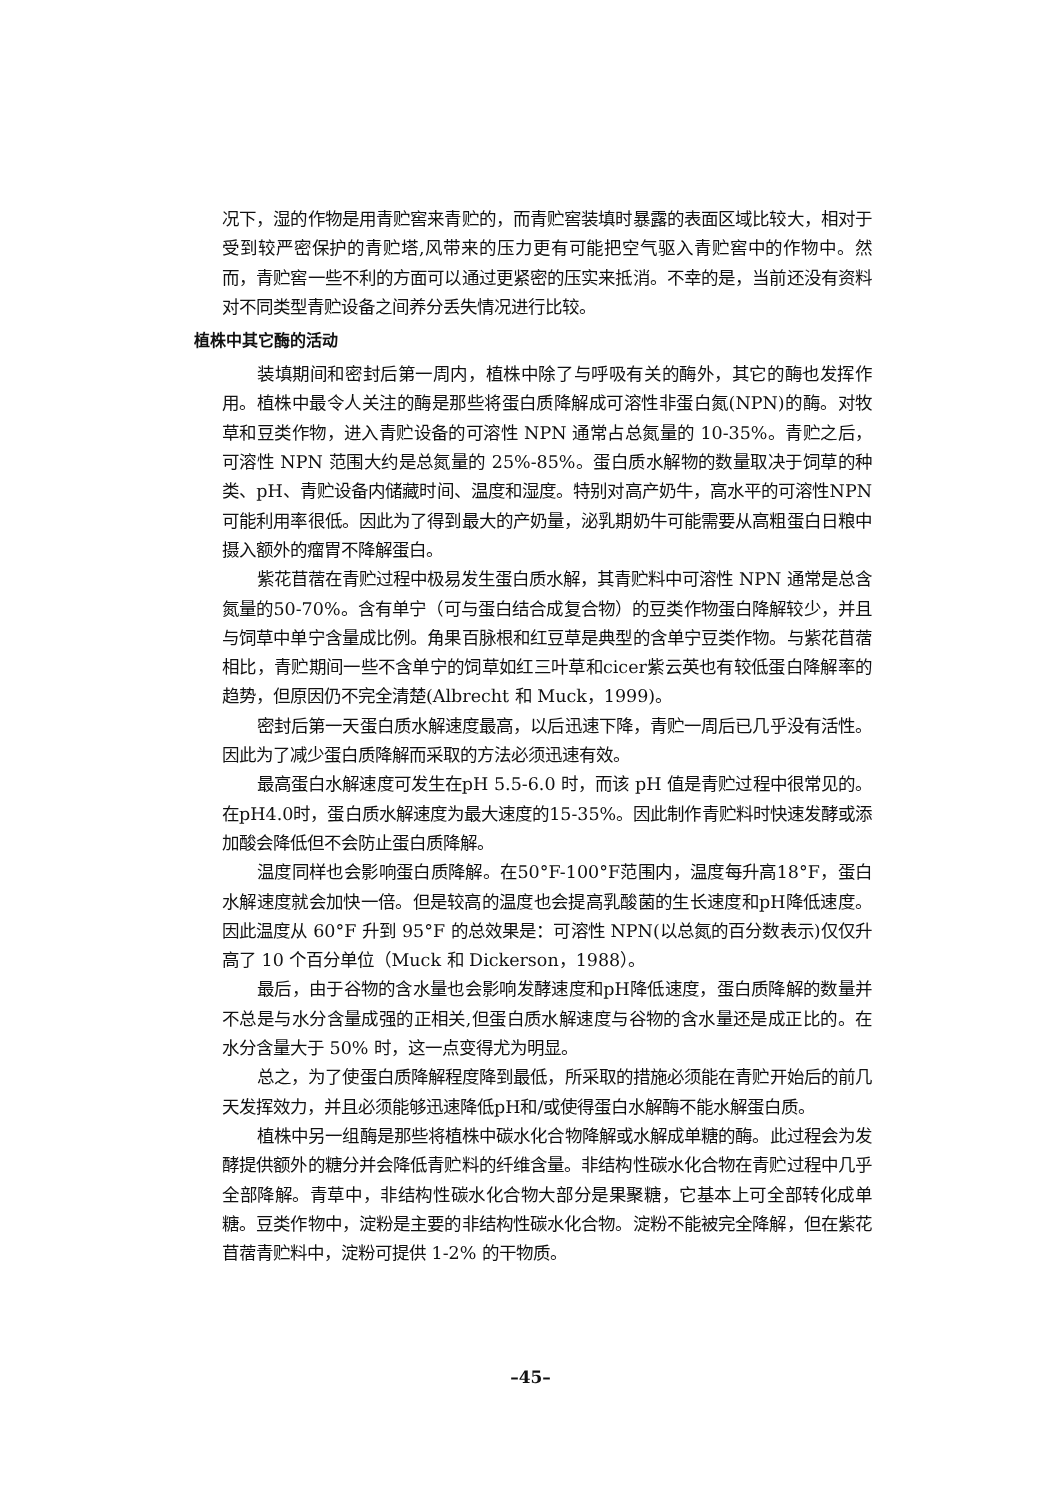况下，湿的作物是用青贮窖来青贮的，而青贮窖装填时暴露的表面区域比较大，相对于受到较严密保护的青贮塔,风带来的压力更有可能把空气驱入青贮窖中的作物中。然而，青贮窖一些不利的方面可以通过更紧密的压实来抵消。不幸的是，当前还没有资料对不同类型青贮设备之间养分丢失情况进行比较。
植株中其它酶的活动
装填期间和密封后第一周内，植株中除了与呼吸有关的酶外，其它的酶也发挥作用。植株中最令人关注的酶是那些将蛋白质降解成可溶性非蛋白氮(NPN)的酶。对牧草和豆类作物，进入青贮设备的可溶性 NPN 通常占总氮量的 10-35%。青贮之后，可溶性 NPN 范围大约是总氮量的 25%-85%。蛋白质水解物的数量取决于饲草的种类、pH、青贮设备内储藏时间、温度和湿度。特别对高产奶牛，高水平的可溶性NPN可能利用率很低。因此为了得到最大的产奶量，泌乳期奶牛可能需要从高粗蛋白日粮中摄入额外的瘤胃不降解蛋白。
紫花苜蓿在青贮过程中极易发生蛋白质水解，其青贮料中可溶性 NPN 通常是总含氮量的50-70%。含有单宁（可与蛋白结合成复合物）的豆类作物蛋白降解较少，并且与饲草中单宁含量成比例。角果百脉根和红豆草是典型的含单宁豆类作物。与紫花苜蓿相比，青贮期间一些不含单宁的饲草如红三叶草和cicer紫云英也有较低蛋白降解率的趋势，但原因仍不完全清楚(Albrecht 和 Muck，1999)。
密封后第一天蛋白质水解速度最高，以后迅速下降，青贮一周后已几乎没有活性。因此为了减少蛋白质降解而采取的方法必须迅速有效。
最高蛋白水解速度可发生在pH 5.5-6.0 时，而该 pH 值是青贮过程中很常见的。在pH4.0时，蛋白质水解速度为最大速度的15-35%。因此制作青贮料时快速发酵或添加酸会降低但不会防止蛋白质降解。
温度同样也会影响蛋白质降解。在50°F-100°F范围内，温度每升高18°F，蛋白水解速度就会加快一倍。但是较高的温度也会提高乳酸菌的生长速度和pH降低速度。因此温度从 60°F 升到 95°F 的总效果是：可溶性 NPN(以总氮的百分数表示)仅仅升高了 10 个百分单位（Muck 和 Dickerson，1988）。
最后，由于谷物的含水量也会影响发酵速度和pH降低速度，蛋白质降解的数量并不总是与水分含量成强的正相关,但蛋白质水解速度与谷物的含水量还是成正比的。在水分含量大于 50% 时，这一点变得尤为明显。
总之，为了使蛋白质降解程度降到最低，所采取的措施必须能在青贮开始后的前几天发挥效力，并且必须能够迅速降低pH和/或使得蛋白水解酶不能水解蛋白质。
植株中另一组酶是那些将植株中碳水化合物降解或水解成单糖的酶。此过程会为发酵提供额外的糖分并会降低青贮料的纤维含量。非结构性碳水化合物在青贮过程中几乎全部降解。青草中，非结构性碳水化合物大部分是果聚糖，它基本上可全部转化成单糖。豆类作物中，淀粉是主要的非结构性碳水化合物。淀粉不能被完全降解，但在紫花苜蓿青贮料中，淀粉可提供 1-2% 的干物质。
–45–